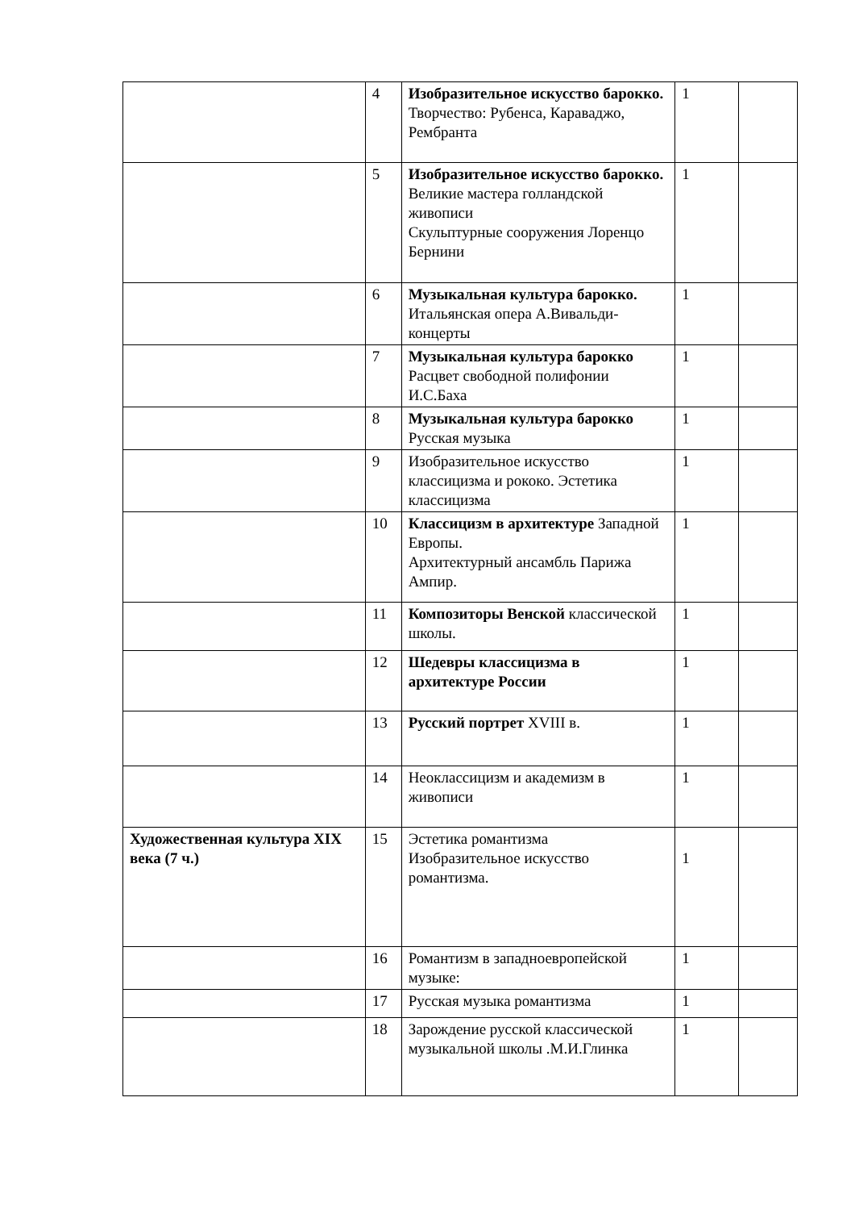| | 4 | Изобразительное искусство барокко. Творчество: Рубенса, Караваджо, Рембранта | 1 | |
| | 5 | Изобразительное искусство барокко. Великие мастера голландской живописи Скульптурные сооружения Лоренцо Бернини | 1 | |
| | 6 | Музыкальная культура барокко. Итальянская опера А.Вивальди-концерты | 1 | |
| | 7 | Музыкальная культура барокко Расцвет свободной полифонии И.С.Баха | 1 | |
| | 8 | Музыкальная культура барокко Русская музыка | 1 | |
| | 9 | Изобразительное искусство классицизма и рококо. Эстетика классицизма | 1 | |
| | 10 | Классицизм в архитектуре Западной Европы. Архитектурный ансамбль Парижа Ампир. | 1 | |
| | 11 | Композиторы Венской классической школы. | 1 | |
| | 12 | Шедевры классицизма в архитектуре России | 1 | |
| | 13 | Русский портрет XVIII в. | 1 | |
| | 14 | Неоклассицизм и академизм в живописи | 1 | |
| Художественная культура XIX века (7 ч.) | 15 | Эстетика романтизма Изобразительное искусство романтизма. | 1 | |
| | 16 | Романтизм в западноевропейской музыке: | 1 | |
| | 17 | Русская музыка романтизма | 1 | |
| | 18 | Зарождение русской классической музыкальной школы .М.И.Глинка | 1 | |